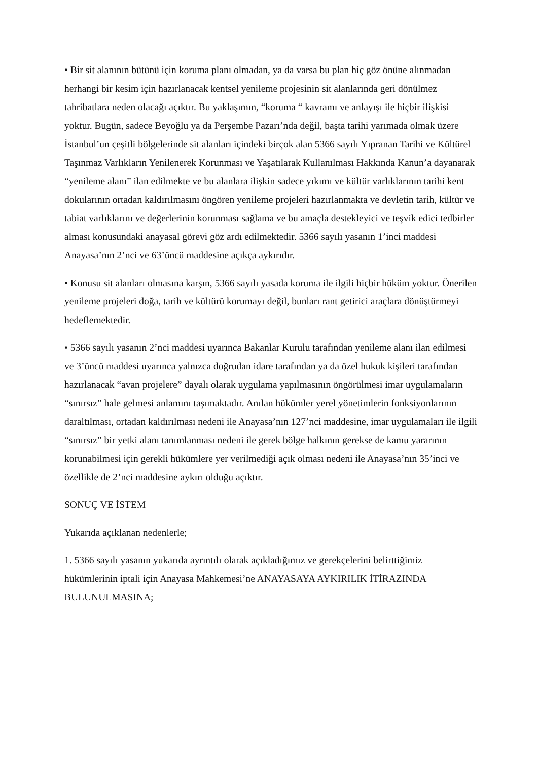• Bir sit alanının bütünü için koruma planı olmadan, ya da varsa bu plan hiç göz önüne alınmadan herhangi bir kesim için hazırlanacak kentsel yenileme projesinin sit alanlarında geri dönülmez tahribatlara neden olacağı açıktır. Bu yaklaşımın, “koruma “ kavramı ve anlayışı ile hiçbir ilişkisi yoktur. Bugün, sadece Beyoğlu ya da Perşembe Pazarı’nda değil, başta tarihi yarımada olmak üzere İstanbul’un çeşitli bölgelerinde sit alanları içindeki birçok alan 5366 sayılı Yıpranan Tarihi ve Kültürel Taşınmaz Varlıkların Yenilenerek Korunması ve Yaşatılarak Kullanılması Hakkında Kanun’a dayanarak “yenileme alanı” ilan edilmekte ve bu alanlara ilişkin sadece yıkımı ve kültür varlıklarının tarihi kent dokularının ortadan kaldırılmasını öngören yenileme projeleri hazırlanmakta ve devletin tarih, kültür ve tabiat varlıklarını ve değerlerinin korunması sağlama ve bu amaçla destekleyici ve teşvik edici tedbirler alması konusundaki anayasal görevi göz ardı edilmektedir. 5366 sayılı yasanın 1’inci maddesi Anayasa’nın 2’nci ve 63’üncü maddesine açıkça aykırıdır.
• Konusu sit alanları olmasına karşın, 5366 sayılı yasada koruma ile ilgili hiçbir hüküm yoktur. Önerilen yenileme projeleri doğa, tarih ve kültürü korumayı değil, bunları rant getirici araçlara dönüştürmeyi hedeflemektedir.
• 5366 sayılı yasanın 2’nci maddesi uyarınca Bakanlar Kurulu tarafından yenileme alanı ilan edilmesi ve 3’üncü maddesi uyarınca yalnızca doğrudan idare tarafından ya da özel hukuk kişileri tarafından hazırlanacak “avan projelere” dayalı olarak uygulama yapılmasının öngörülmesi imar uygulamaların “sınırsız” hale gelmesi anlamını taşımaktadır. Anılan hükümler yerel yönetimlerin fonksiyonlarının daraltılması, ortadan kaldırılması nedeni ile Anayasa’nın 127’nci maddesine, imar uygulamaları ile ilgili “sınırsız” bir yetki alanı tanımlanması nedeni ile gerek bölge halkının gerekse de kamu yararının korunabilmesi için gerekli hükümlere yer verilmediği açık olması nedeni ile Anayasa’nın 35’inci ve özellikle de 2’nci maddesine aykırı olduğu açıktır.
SONUÇ VE İSTEM
Yukarıda açıklanan nedenlerle;
1. 5366 sayılı yasanın yukarıda ayrıntılı olarak açıkladığımız ve gerekçelerini belirttiğimiz hükümlerinin iptali için Anayasa Mahkemesi’ne ANAYASAYA AYKIRILIK İTİRAZINDA BULUNULMASINA;